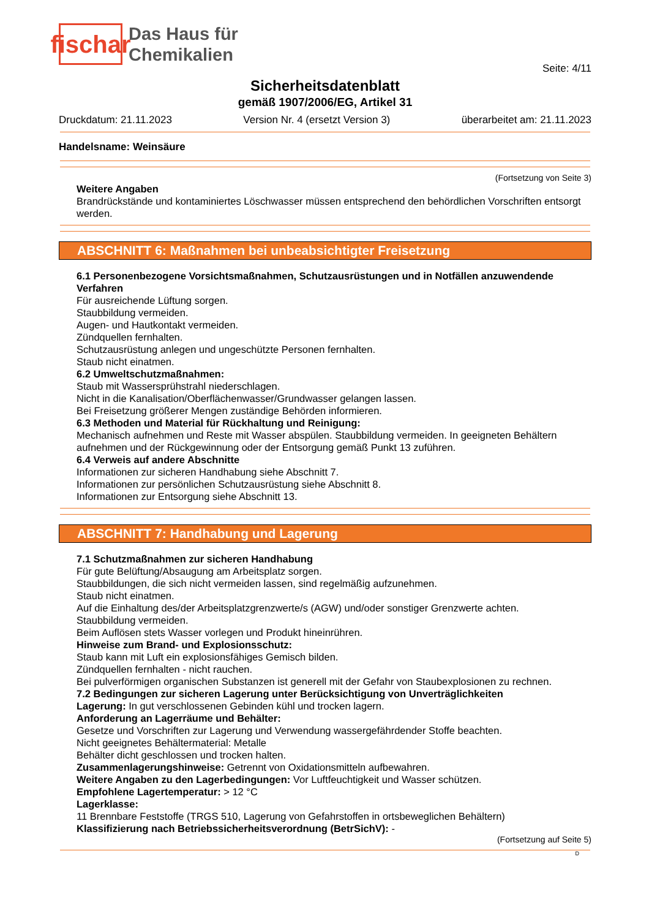fischar
Das Haus für
Chemikalien
Seite: 4/11
Sicherheitsdatenblatt
gemäß 1907/2006/EG, Artikel 31
Druckdatum: 21.11.2023 Version Nr. 4 (ersetzt Version 3) überarbeitet am: 21.11.2023
Handelsname: Weinsäure
(Fortsetzung von Seite 3)
Weitere Angaben
Brandrückstände und kontaminiertes Löschwasser müssen entsprechend den behördlichen Vorschriften entsorgt werden.
ABSCHNITT 6: Maßnahmen bei unbeabsichtigter Freisetzung
6.1 Personenbezogene Vorsichtsmaßnahmen, Schutzausrüstungen und in Notfällen anzuwendende Verfahren
Für ausreichende Lüftung sorgen.
Staubbildung vermeiden.
Augen- und Hautkontakt vermeiden.
Zündquellen fernhalten.
Schutzausrüstung anlegen und ungeschützte Personen fernhalten.
Staub nicht einatmen.
6.2 Umweltschutzmaßnahmen:
Staub mit Wassersprühstrahl niederschlagen.
Nicht in die Kanalisation/Oberflächenwasser/Grundwasser gelangen lassen.
Bei Freisetzung größerer Mengen zuständige Behörden informieren.
6.3 Methoden und Material für Rückhaltung und Reinigung:
Mechanisch aufnehmen und Reste mit Wasser abspülen. Staubbildung vermeiden. In geeigneten Behältern aufnehmen und der Rückgewinnung oder der Entsorgung gemäß Punkt 13 zuführen.
6.4 Verweis auf andere Abschnitte
Informationen zur sicheren Handhabung siehe Abschnitt 7.
Informationen zur persönlichen Schutzausrüstung siehe Abschnitt 8.
Informationen zur Entsorgung siehe Abschnitt 13.
ABSCHNITT 7: Handhabung und Lagerung
7.1 Schutzmaßnahmen zur sicheren Handhabung
Für gute Belüftung/Absaugung am Arbeitsplatz sorgen.
Staubbildungen, die sich nicht vermeiden lassen, sind regelmäßig aufzunehmen.
Staub nicht einatmen.
Auf die Einhaltung des/der Arbeitsplatzgrenzwerte/s (AGW) und/oder sonstiger Grenzwerte achten.
Staubbildung vermeiden.
Beim Auflösen stets Wasser vorlegen und Produkt hineinrühren.
Hinweise zum Brand- und Explosionsschutz:
Staub kann mit Luft ein explosionsfähiges Gemisch bilden.
Zündquellen fernhalten - nicht rauchen.
Bei pulverförmigen organischen Substanzen ist generell mit der Gefahr von Staubexplosionen zu rechnen.
7.2 Bedingungen zur sicheren Lagerung unter Berücksichtigung von Unverträglichkeiten
Lagerung: In gut verschlossenen Gebinden kühl und trocken lagern.
Anforderung an Lagerräume und Behälter:
Gesetze und Vorschriften zur Lagerung und Verwendung wassergefährdender Stoffe beachten.
Nicht geeignetes Behältermaterial: Metalle
Behälter dicht geschlossen und trocken halten.
Zusammenlagerungshinweise: Getrennt von Oxidationsmitteln aufbewahren.
Weitere Angaben zu den Lagerbedingungen: Vor Luftfeuchtigkeit und Wasser schützen.
Empfohlene Lagertemperatur: > 12 °C
Lagerklasse:
11 Brennbare Feststoffe (TRGS 510, Lagerung von Gefahrstoffen in ortsbeweglichen Behältern)
Klassifizierung nach Betriebssicherheitsverordnung (BetrSichV): -
(Fortsetzung auf Seite 5)
D